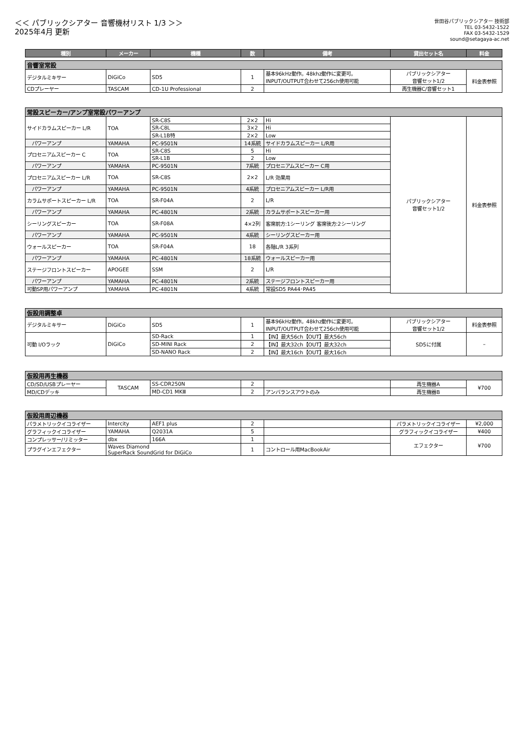＜＜ パブリックシアター 音響機材リスト 1/3 ＞＞
2025年4月 更新
世田谷パブリックシアター 技術部
TEL 03-5432-1522
FAX 03-5432-1529
sound@setagaya-ac.net
| 種別 | メーカー | 機種 | 数 | 備考 | 貸出セット名 | 料金 |
| --- | --- | --- | --- | --- | --- | --- |
| 音響室常設 | | | | | | |
| デジタルミキサー | DiGiCo | SD5 | 1 | 基本96kHz動作。48khz動作に変更可。 INPUT/OUTPUT合わせて256ch使用可能 | パブリックシアター 音響セット1/2 | 料金表参照 |
| CDプレーヤー | TASCAM | CD-1U Professional | 2 | | 再生機器C/音響セット1 | |
| 常設スピーカー/アンプ室常設パワーアンプ | | | | | | |
| サイドカラムスピーカー L/R | TOA | SR-C8S | 2×2 | Hi | パブリックシアター 音響セット1/2 | 料金表参照 |
| | | SR-C8L | 3×2 | Hi | | |
| | | SR-L1B特 | 2×2 | Low | | |
| パワーアンプ | YAMAHA | PC-9501N | 14系統 | サイドカラムスピーカー L/R用 | | |
| プロセニアムスピーカー C | TOA | SR-C8S | 5 | Hi | | |
| | | SR-L1B | 2 | Low | | |
| パワーアンプ | YAMAHA | PC-9501N | 7系統 | プロセニアムスピーカー C用 | | |
| プロセニアムスピーカー L/R | TOA | SR-C8S | 2×2 | L/R 効果用 | | |
| パワーアンプ | YAMAHA | PC-9501N | 4系統 | プロセニアムスピーカー L/R用 | | |
| カラムサポートスピーカー L/R | TOA | SR-F04A | 2 | L/R | | |
| パワーアンプ | YAMAHA | PC-4801N | 2系統 | カラムサポートスピーカー用 | | |
| シーリングスピーカー | TOA | SR-F08A | 4×2列 | 客席前方:1シーリング 客席後方:2シーリング | | |
| パワーアンプ | YAMAHA | PC-9501N | 4系統 | シーリングスピーカー用 | | |
| ウォールスピーカー | TOA | SR-F04A | 18 | 各階L/R 3系列 | | |
| パワーアンプ | YAMAHA | PC-4801N | 18系統 | ウォールスピーカー用 | | |
| ステージフロントスピーカー | APOGEE | SSM | 2 | L/R | | |
| パワーアンプ | YAMAHA | PC-4801N | 2系統 | ステージフロントスピーカー用 | | |
| 可動SP用パワーアンプ | YAMAHA | PC-4801N | 4系統 | 常設SD5 PA44･PA45 | | |
| 仮設用調整卓 | | | | | | |
| デジタルミキサー | DiGiCo | SD5 | 1 | 基本96kHz動作。48khz動作に変更可。 INPUT/OUTPUT合わせて256ch使用可能 | パブリックシアター 音響セット1/2 | 料金表参照 |
| 可動 I/Oラック | DiGiCo | SD-Rack | 1 | 【IN】最大56ch【OUT】最大56ch | SD5に付属 | – |
| | | SD-MINI Rack | 2 | 【IN】最大32ch【OUT】最大32ch | | |
| | | SD-NANO Rack | 2 | 【IN】最大16ch【OUT】最大16ch | | |
| 仮設用再生機器 | | | | | | |
| CD/SD/USBプレーヤー | TASCAM | SS-CDR250N | 2 | | 再生機器A | ¥700 |
| MD/CDデッキ | | MD-CD1 MKⅢ | 2 | アンバランスアウトのみ | 再生機器B | |
| 仮設用周辺機器 | | | | | | |
| パラメトリックイコライザー | Intercity | AEF1 plus | 2 | | パラメトリックイコライザー | ¥2,000 |
| グラフィックイコライザー | YAMAHA | Q2031A | 5 | | グラフィックイコライザー | ¥400 |
| コンプレッサー/リミッター | dbx | 166A | 1 | | エフェクター | ¥700 |
| プラグインエフェクター | Waves Diamond SuperRack SoundGrid for DiGiCo | | 1 | コントロール用MacBookAir | | |